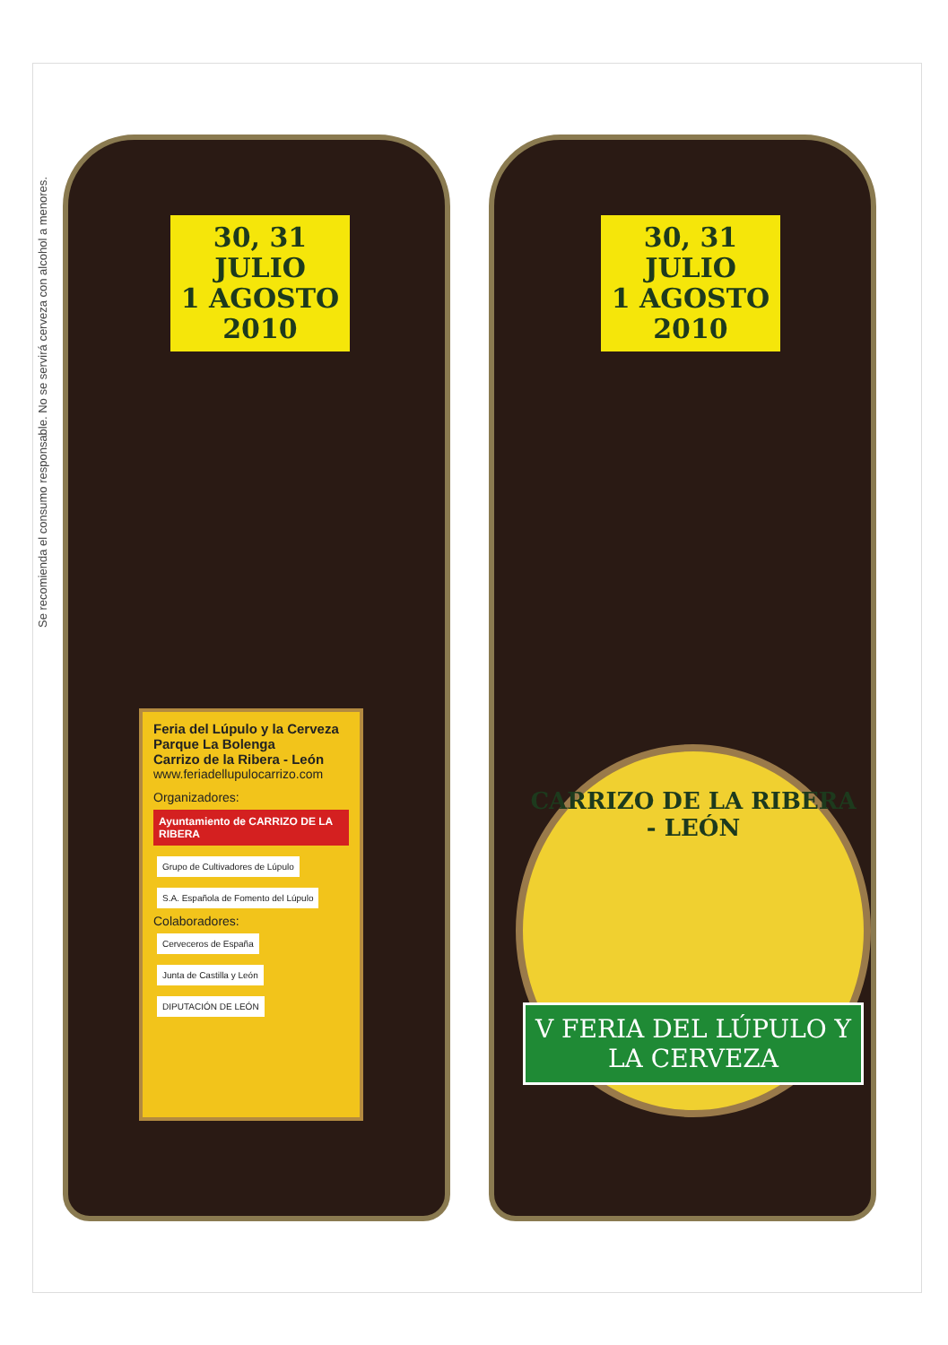Se recomienda el consumo responsable. No se servirá cerveza con alcohol a menores.
30, 31 JULIO
1 AGOSTO
2010
Feria del Lúpulo y la Cerveza
Parque La Bolenga
Carrizo de la Ribera - León
www.feriadellupulocarrizo.com
Organizadores:
Ayuntamiento de CARRIZO DE LA RIBERA
Grupo de Cultivadores de Lúpulo S.A. Española de Fomento del Lúpulo
Colaboradores:
Cerveceros de España
Junta de Castilla y León DIPUTACIÓN DE LEÓN
30, 31 JULIO
1 AGOSTO
2010
CARRIZO DE LA RIBERA - LEÓN
V FERIA DEL LÚPULO Y LA CERVEZA